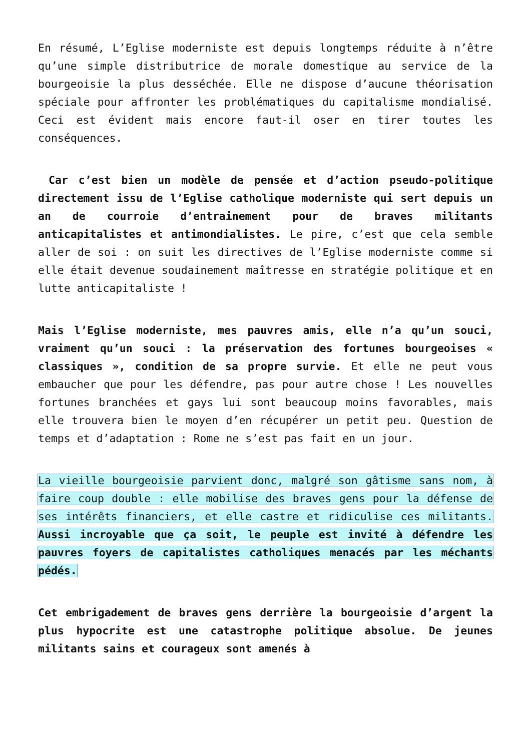En résumé, L’Eglise moderniste est depuis longtemps réduite à n’être qu’une simple distributrice de morale domestique au service de la bourgeoisie la plus desséchée. Elle ne dispose d’aucune théorisation spéciale pour affronter les problématiques du capitalisme mondialisé. Ceci est évident mais encore faut-il oser en tirer toutes les conséquences.
Car c’est bien un modèle de pensée et d’action pseudo-politique directement issu de l’Eglise catholique moderniste qui sert depuis un an de courroie d’entrainement pour de braves militants anticapitalistes et antimondialistes. Le pire, c’est que cela semble aller de soi : on suit les directives de l’Eglise moderniste comme si elle était devenue soudainement maîtresse en stratégie politique et en lutte anticapitaliste !
Mais l’Eglise moderniste, mes pauvres amis, elle n’a qu’un souci, vraiment qu’un souci : la préservation des fortunes bourgeoises « classiques », condition de sa propre survie. Et elle ne peut vous embaucher que pour les défendre, pas pour autre chose ! Les nouvelles fortunes branchées et gays lui sont beaucoup moins favorables, mais elle trouvera bien le moyen d’en récupérer un petit peu. Question de temps et d’adaptation : Rome ne s’est pas fait en un jour.
La vieille bourgeoisie parvient donc, malgré son gâtisme sans nom, à faire coup double : elle mobilise des braves gens pour la défense de ses intérêts financiers, et elle castre et ridiculise ces militants. Aussi incroyable que ça soit, le peuple est invité à défendre les pauvres foyers de capitalistes catholiques menacés par les méchants pédés.
Cet embrigadement de braves gens derrière la bourgeoisie d’argent la plus hypocrite est une catastrophe politique absolue. De jeunes militants sains et courageux sont amenés à